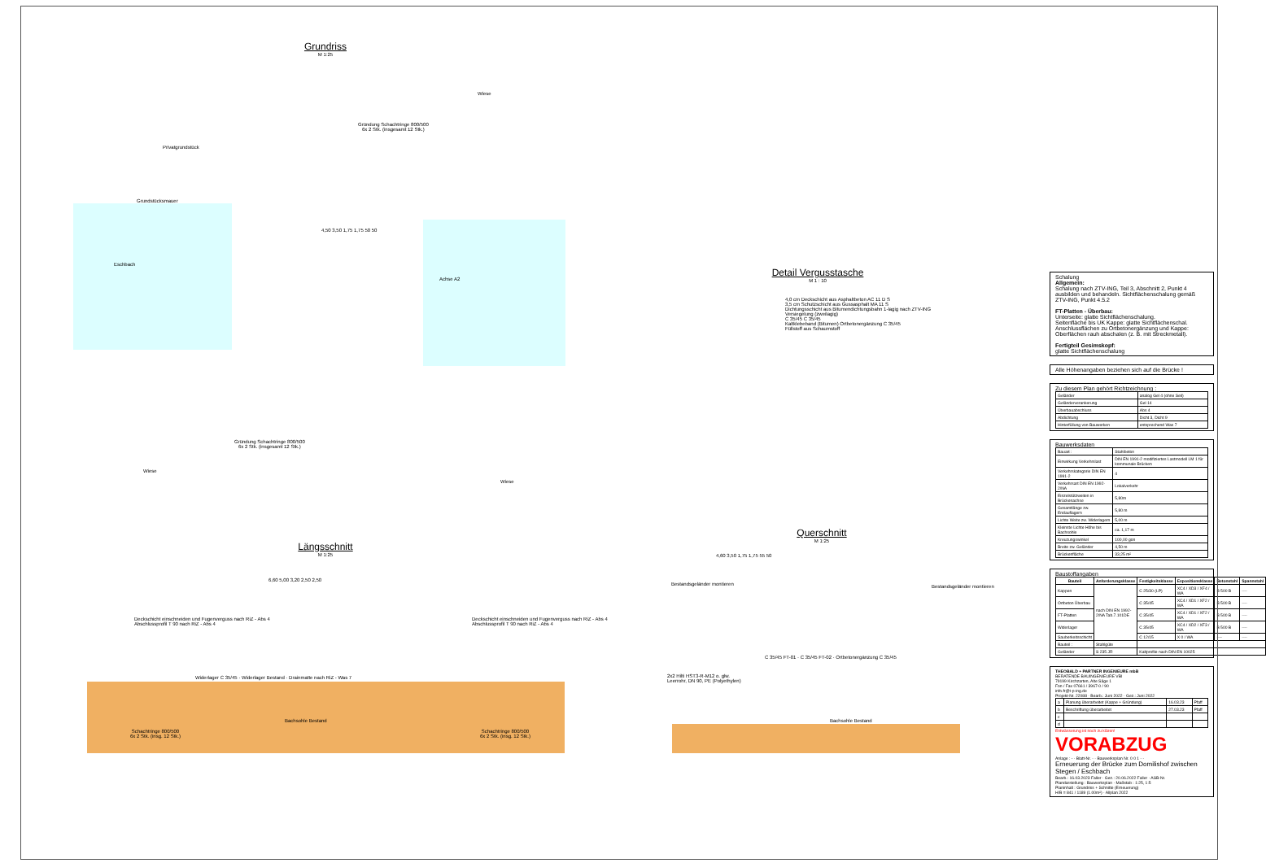Grundriss
M 1:25
Eschbach
Privatgrundstück
Grundstücksmauer
Gründung Schachtringe 800/500
6x 2 Stk. (insgesamt 12 Stk.)
Achse A2
Wiese
Wiese
Wiese
Gründung Schachtringe 800/500
6x 2 Stk. (insgesamt 12 Stk.)
4,50 3,50 1,75 1,75 50 50
Detail Vergusstasche
M 1 : 10
4,0 cm Deckschicht aus Asphaltbeton AC 11 D S
3,5 cm Schutzschicht aus Gussasphalt MA 11 S
Dichtungsschicht aus Bitumendichtungsbahn 1-lagig nach ZTV-ING
Versiegelung (zweilagig)
C 35/45 C 35/45
Kaltklebeband (Bitumen) Ortbetonergänzung C 35/45
Füllstoff aus Schaumstoff
Längsschnitt
M 1:25
6,60 5,00 3,20 2,50 2,50
Deckschicht einschneiden und Fugenverguss nach RiZ - Abs 4
Abschlussprofil T 90 nach RiZ - Abs 4
Deckschicht einschneiden und Fugenverguss nach RiZ - Abs 4
Abschlussprofil T 90 nach RiZ - Abs 4
Widerlager C 35/45 · Widerlager Bestand · Drainmatte nach RiZ - Was 7
Schachtringe 800/500
6x 2 Stk. (insg. 12 Stk.)
Schachtringe 800/500
6x 2 Stk. (insg. 12 Stk.)
Bachsohle Bestand
Querschnitt
M 1:25
4,60 3,50 1,75 1,75 55 50
Bestandsgeländer montieren Bestandsgeländer montieren
2x2 Hilti HST3-R-M12 o. glw.
Leerrohr, DN 90, PE (Polyethylen)
C 35/45 FT-01 · C 35/45 FT-02 · Ortbetonergänzung C 35/45
Bachsohle Bestand
Schalung
Allgemein:
Schalung nach ZTV-ING, Teil 3, Abschnitt 2, Punkt 4 ausbilden und behandeln. Sichtflächenschalung gemäß ZTV-ING, Punkt 4.5.2
FT-Platten - Überbau:
Unterseite: glatte Sichtflächenschalung.
Seitenfläche bis UK Kappe: glatte Sichtflächenschal.
Anschlussflächen zu Ortbetonergänzung und Kappe: Oberflächen rauh abschalen (z. B. mit Streckmetall).
Fertigteil Gesimskopf:
glatte Sichtflächenschalung
Alle Höhenangaben beziehen sich auf die Brücke !
Zu diesem Plan gehört Richtzeichnung :
| Geländer | analog Gel 4 (ohne Seil) |
| Geländerverankerung | Gel 14 |
| Überbauabschluss | Abs 4 |
| Abdichtung | Dicht 3, Dicht 9 |
| Hinterfüllung von Bauwerken | entsprechend Was 7 |
Bauwerksdaten
| Bauart : | Stahlbeton |
| Einwirkung Verkehrslast | DIN EN 1991-2 modifiziertes Lastmodell LM 1 für kommunale Brücken |
| Verkehrskategorie DIN EN 1991-2 | 4 |
| Verkehrsart DIN EN 1992-2/NA | Lokalverkehr |
| Einzelstützweiten in Brückenachse | 5,80m |
| Gesamtlänge zw. Endauflagern | 5,80 m |
| Lichte Weite zw. Widerlagern | 5,00 m |
| Kleinste Lichte Höhe bis Bachsohle | ca. 1,17 m |
| Kreuzungswinkel | 100,00 gon |
| Breite zw. Geländer | 4,50 m |
| Brückenfläche | 33,25 m² |
Baustoffangaben
| Bauteil | Anforderungsklasse | Festigkeitsklasse | Expositionsklasse | Betonstahl | Spannstahl |
| --- | --- | --- | --- | --- | --- |
| Kappen | nach DIN EN 1992-2/NA Tab.7.101DE | C 25/30 (LP) | XC4 / XD3 / XF4 / WA | B 500 B | ---- |
| Ortbeton Überbau | | C 35/45 | XC4 / XD1 / XF2 / WA | B 500 B | ---- |
| FT-Platten | | C 35/45 | XC4 / XD1 / XF2 / WA | B 500 B | ---- |
| Widerlager | | C 35/45 | XC4 / XD2 / XF3 / WA | B 500 B | ---- |
| Sauberkeitsschicht | | C 12/15 | X 0 / WA | ---- | ---- |
| Bauteil : | Stahlgüte | | | | |
| Geländer | S 235 JR | Kaltprofile nach DIN EN 10025 | | | |
THEOBALD + PARTNER INGENIEURE mbB
BERATENDE BAUINGENIEURE VBI
79199 Kirchzarten, Alte Säge 1
Fon / Fax 07661 / 3967-0 / 90
info.fr@t-p-ing.de
Projekt-Nr. 22088 · Bearb.: Juni 2022 · Gez.: Juni 2022
| a | Planung überarbeitet (Kappe + Gründung) | 16.03.23 | Pfaff |
| b | Beschriftung überarbeitet | 27.03.23 | Pfaff |
| c | | | |
| d | | | |
Entwässerung ist noch zu klären!
VORABZUG
Anlage : - · Blatt-Nr. - · Bauwerksplan Nr. 0 0 1 - -
Erneuerung der Brücke zum Domilishof zwischen Stegen / Eschbach
Bearb.: 16.03.2023 Faller · Gez.: 20.06.2022 Faller · ASB-Nr.
Plandarstellung : Bauwerksplan · Maßstab : 1:25, 1:5
Planinhalt : Grundriss + Schnitte (Erneuerung)
H/B = 841 / 1189 (1.00m²) · Allplan 2022